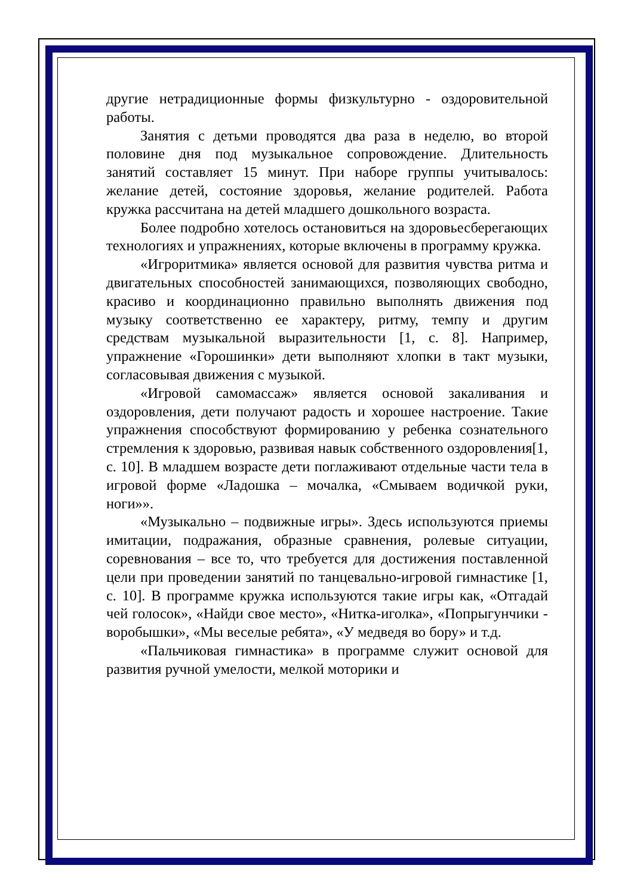другие нетрадиционные формы физкультурно - оздоровительной работы.
Занятия с детьми проводятся два раза в неделю, во второй половине дня под музыкальное сопровождение. Длительность занятий составляет 15 минут. При наборе группы учитывалось: желание детей, состояние здоровья, желание родителей. Работа кружка рассчитана на детей младшего дошкольного возраста.
Более подробно хотелось остановиться на здоровьесберегающих технологиях и упражнениях, которые включены в программу кружка.
«Игроритмика» является основой для развития чувства ритма и двигательных способностей занимающихся, позволяющих свободно, красиво и координационно правильно выполнять движения под музыку соответственно ее характеру, ритму, темпу и другим средствам музыкальной выразительности [1, с. 8]. Например, упражнение «Горошинки» дети выполняют хлопки в такт музыки, согласовывая движения с музыкой.
«Игровой самомассаж» является основой закаливания и оздоровления, дети получают радость и хорошее настроение. Такие упражнения способствуют формированию у ребенка сознательного стремления к здоровью, развивая навык собственного оздоровления[1, с. 10]. В младшем возрасте дети поглаживают отдельные части тела в игровой форме «Ладошка – мочалка, «Смываем водичкой руки, ноги»».
«Музыкально – подвижные игры». Здесь используются приемы имитации, подражания, образные сравнения, ролевые ситуации, соревнования – все то, что требуется для достижения поставленной цели при проведении занятий по танцевально-игровой гимнастике [1, с. 10]. В программе кружка используются такие игры как, «Отгадай чей голосок», «Найди свое место», «Нитка-иголка», «Попрыгунчики - воробышки», «Мы веселые ребята», «У медведя во бору» и т.д.
«Пальчиковая гимнастика» в программе служит основой для развития ручной умелости, мелкой моторики и